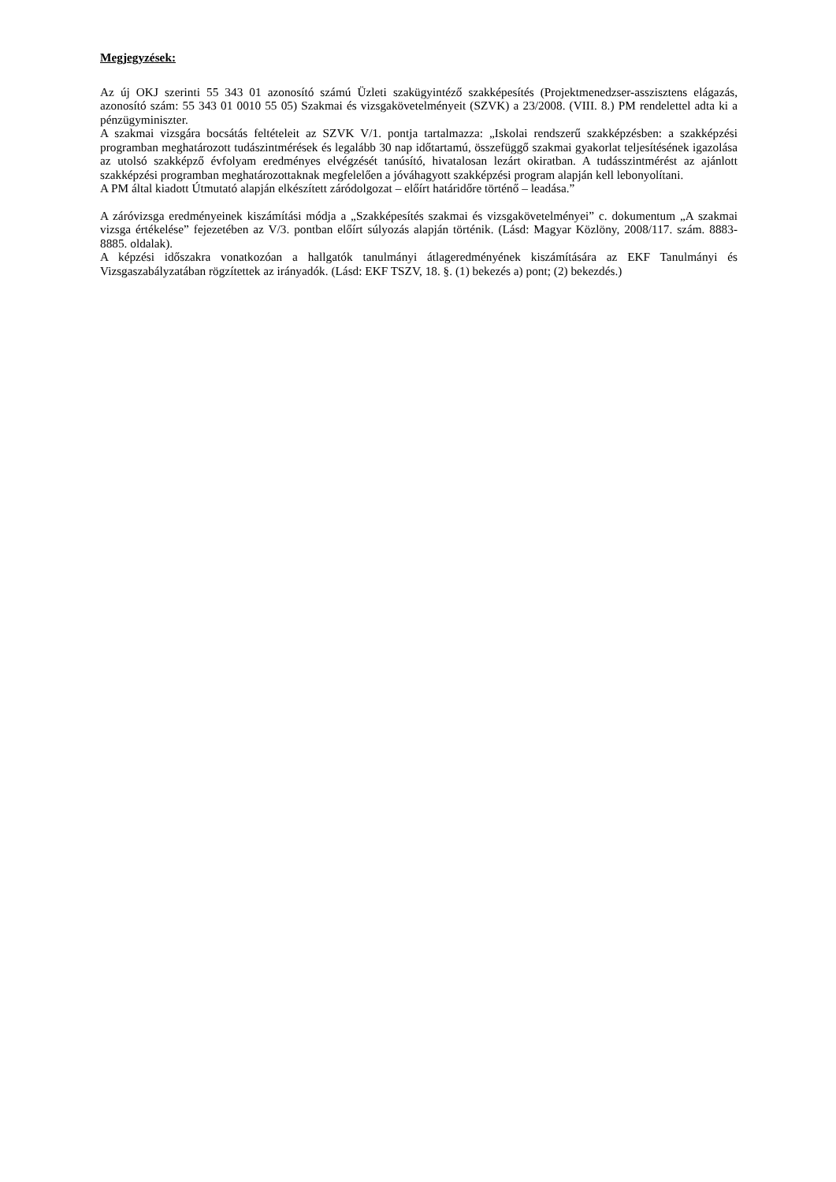Megjegyzések:
Az új OKJ szerinti 55 343 01 azonosító számú Üzleti szakügyintéző szakképesítés (Projektmenedzser-asszisztens elágazás, azonosító szám: 55 343 01 0010 55 05) Szakmai és vizsgakövetelményeit (SZVK) a 23/2008. (VIII. 8.) PM rendelettel adta ki a pénzügyminiszter.
A szakmai vizsgára bocsátás feltételeit az SZVK V/1. pontja tartalmazza: „Iskolai rendszerű szakképzésben: a szakképzési programban meghatározott tudászintmérések és legalább 30 nap időtartamú, összefüggő szakmai gyakorlat teljesítésének igazolása az utolsó szakképző évfolyam eredményes elvégzését tanúsító, hivatalosan lezárt okiratban. A tudásszintmérést az ajánlott szakképzési programban meghatározottaknak megfelelően a jóváhagyott szakképzési program alapján kell lebonyolítani.
A PM által kiadott Útmutató alapján elkészített záródolgozat – előírt határidőre történő – leadása.”
A záróvizsga eredményeinek kiszámítási módja a „Szakképesítés szakmai és vizsgakövetelményei” c. dokumentum „A szakmai vizsga értékelése” fejezetében az V/3. pontban előírt súlyozás alapján történik. (Lásd: Magyar Közlöny, 2008/117. szám. 8883-8885. oldalak).
A képzési időszakra vonatkozóan a hallgatók tanulmányi átlageredményének kiszámítására az EKF Tanulmányi és Vizsgaszabályzatában rögzítettek az irányadók. (Lásd: EKF TSZV, 18. §. (1) bekezés a) pont; (2) bekezdés.)